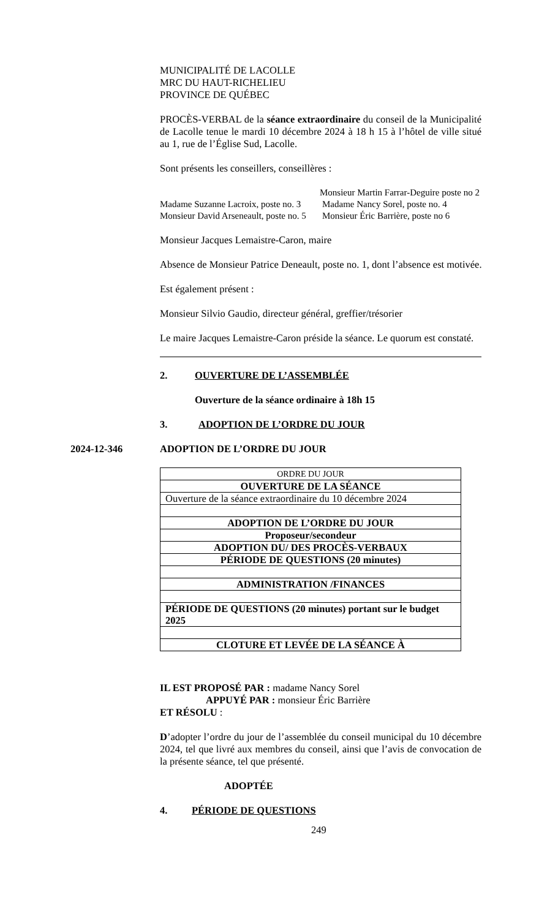MUNICIPALITÉ DE LACOLLE
MRC DU HAUT-RICHELIEU
PROVINCE DE QUÉBEC
PROCÈS-VERBAL de la séance extraordinaire du conseil de la Municipalité de Lacolle tenue le mardi 10 décembre 2024 à 18 h 15 à l’hôtel de ville situé au 1, rue de l’Église Sud, Lacolle.
Sont présents les conseillers, conseillères :
Monsieur Martin Farrar-Deguire poste no 2
Madame Suzanne Lacroix, poste no. 3 Madame Nancy Sorel, poste no. 4
Monsieur David Arseneault, poste no. 5 Monsieur Éric Barrière, poste no 6
Monsieur Jacques Lemaistre-Caron, maire
Absence de Monsieur Patrice Deneault, poste no. 1, dont l’absence est motivée.
Est également présent :
Monsieur Silvio Gaudio, directeur général, greffier/trésorier
Le maire Jacques Lemaistre-Caron préside la séance. Le quorum est constaté.
2. OUVERTURE DE L’ASSEMBLÉE
Ouverture de la séance ordinaire à 18h 15
3. ADOPTION DE L’ORDRE DU JOUR
2024-12-346 ADOPTION DE L’ORDRE DU JOUR
| ORDRE DU JOUR |
| OUVERTURE DE LA SÉANCE |
| Ouverture de la séance extraordinaire du 10 décembre 2024 |
| ADOPTION DE L’ORDRE DU JOUR |
| Proposeur/secondeur |
| ADOPTION DU/ DES PROCÈS-VERBAUX |
| PÉRIODE DE QUESTIONS (20 minutes) |
| ADMINISTRATION /FINANCES |
| PÉRIODE DE QUESTIONS (20 minutes) portant sur le budget 2025 |
| CLOTURE ET LEVÉE DE LA SÉANCE À |
IL EST PROPOSÉ PAR : madame Nancy Sorel
APPUYÉ PAR : monsieur Éric Barrière
ET RÉSOLU :
D’adopter l’ordre du jour de l’assemblée du conseil municipal du 10 décembre 2024, tel que livré aux membres du conseil, ainsi que l’avis de convocation de la présente séance, tel que présenté.
ADOPTÉE
4. PÉRIODE DE QUESTIONS
249